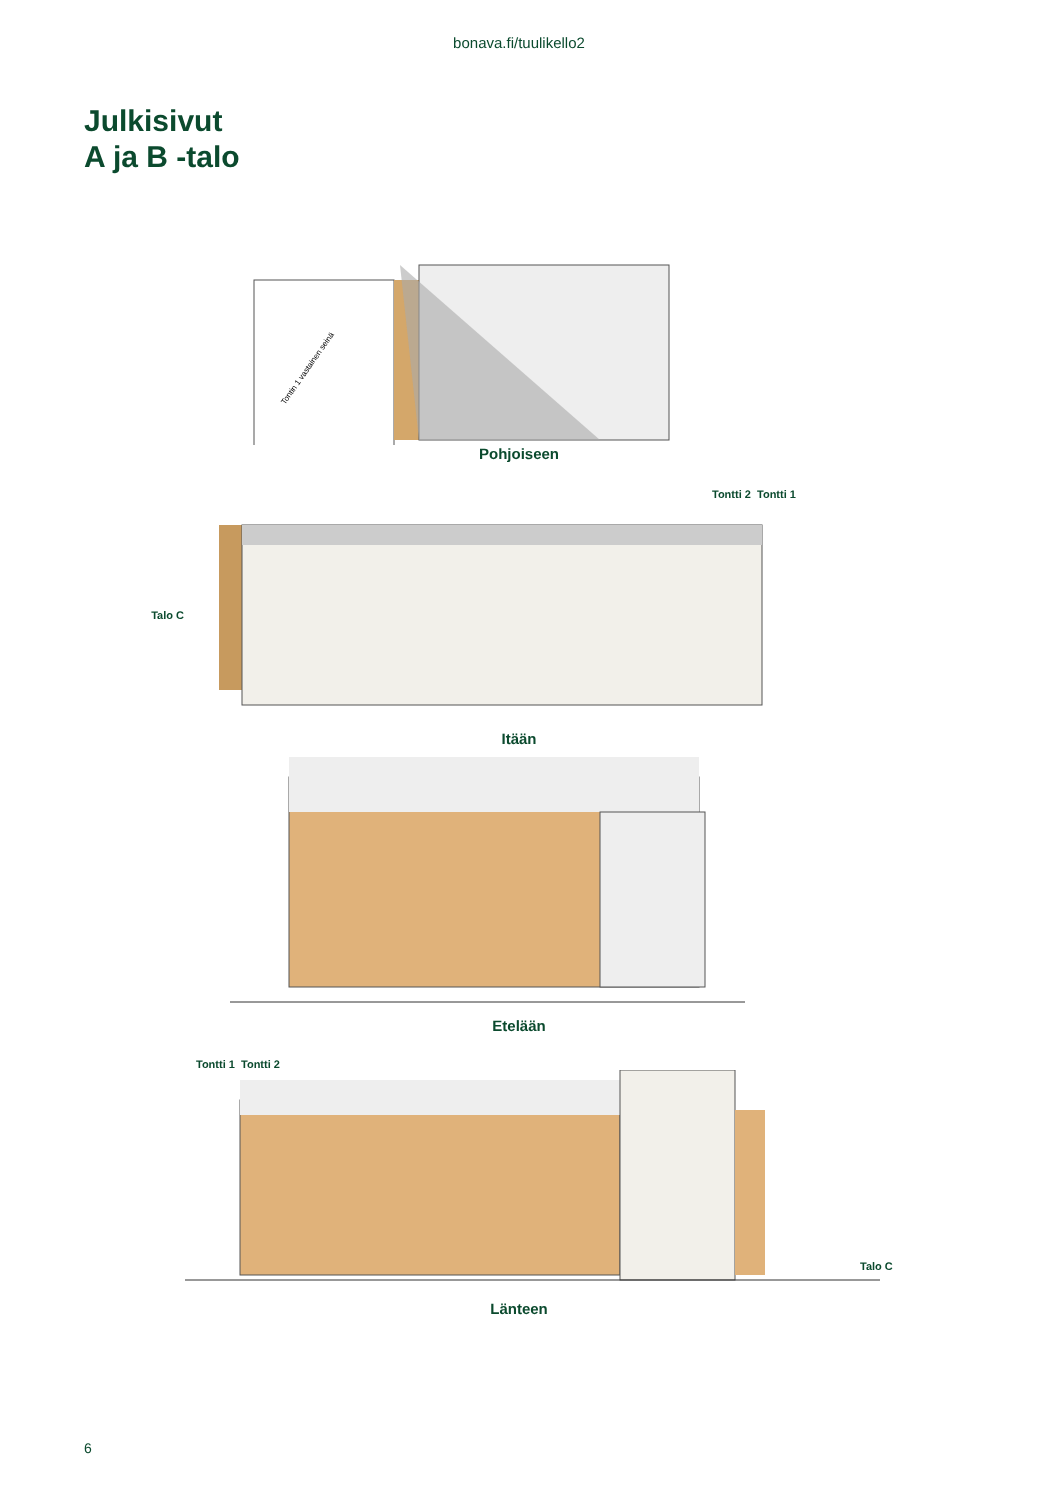bonava.fi/tuulikello2
Julkisivut
A ja B -talo
Tontin 1 vastainen seinä
Pohjoiseen
Tontti 2 Tontti 1
Talo C
Itään
Etelään
Tontti 1 Tontti 2
Talo C
Länteen
6